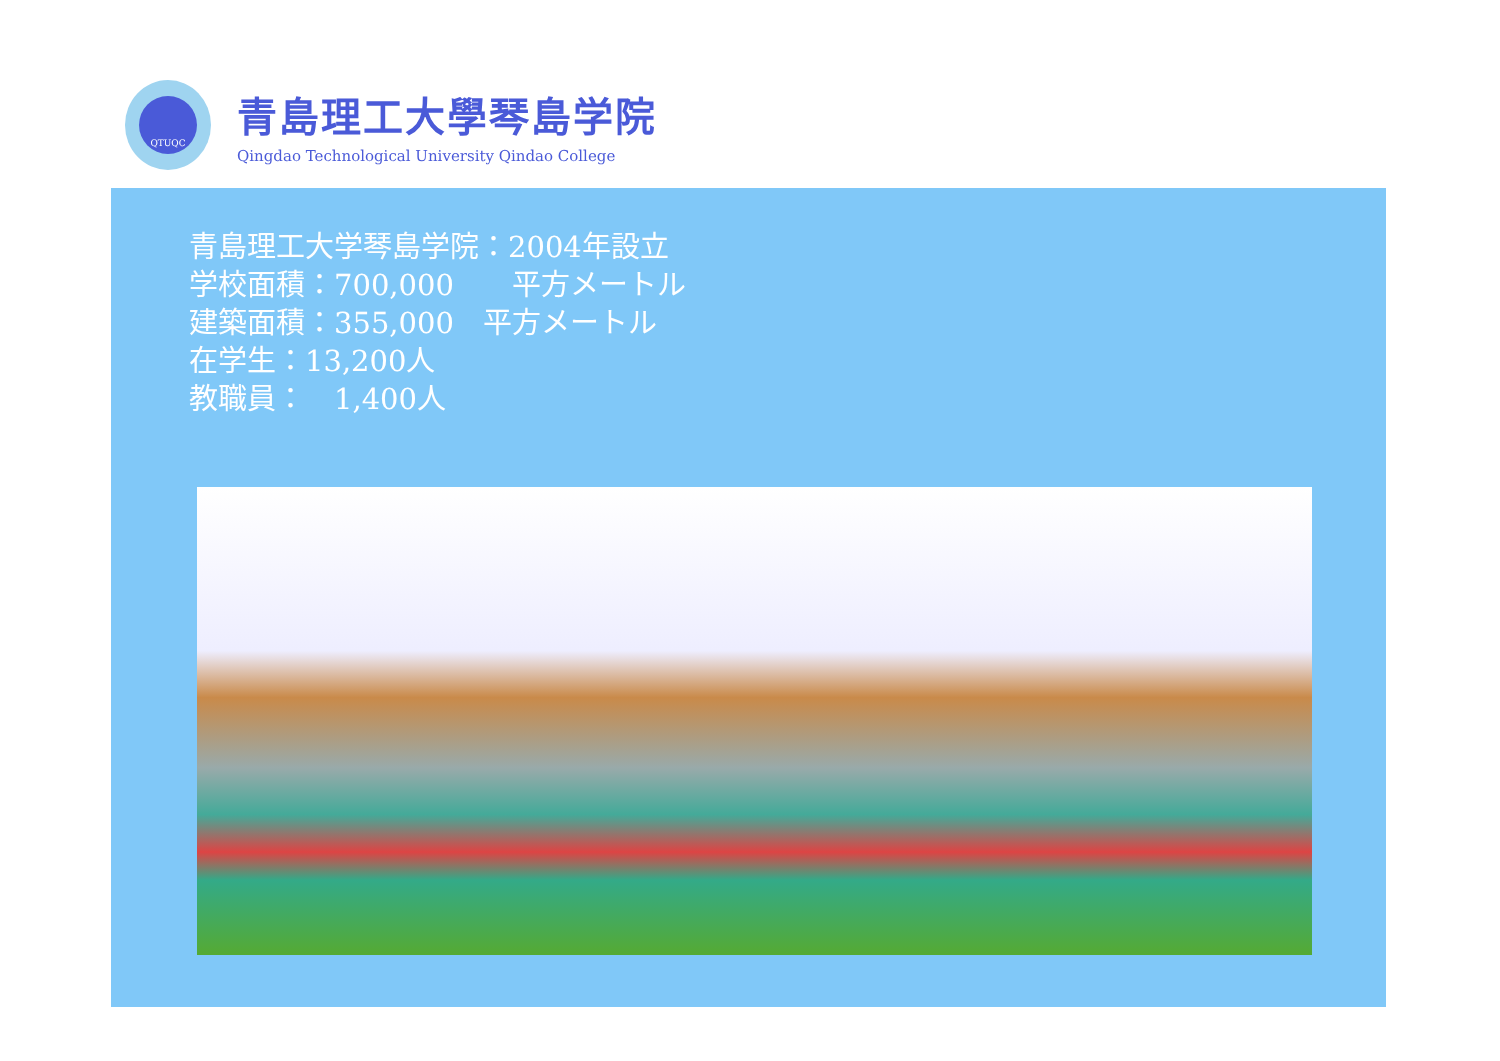QTUQC
青島理工大學琴島学院
Qingdao Technological University Qindao College
青島理工大学琴島学院：2004年設立
学校面積：700,000　　平方メートル
建築面積：355,000　平方メートル
在学生：13,200人
教職員：　1,400人